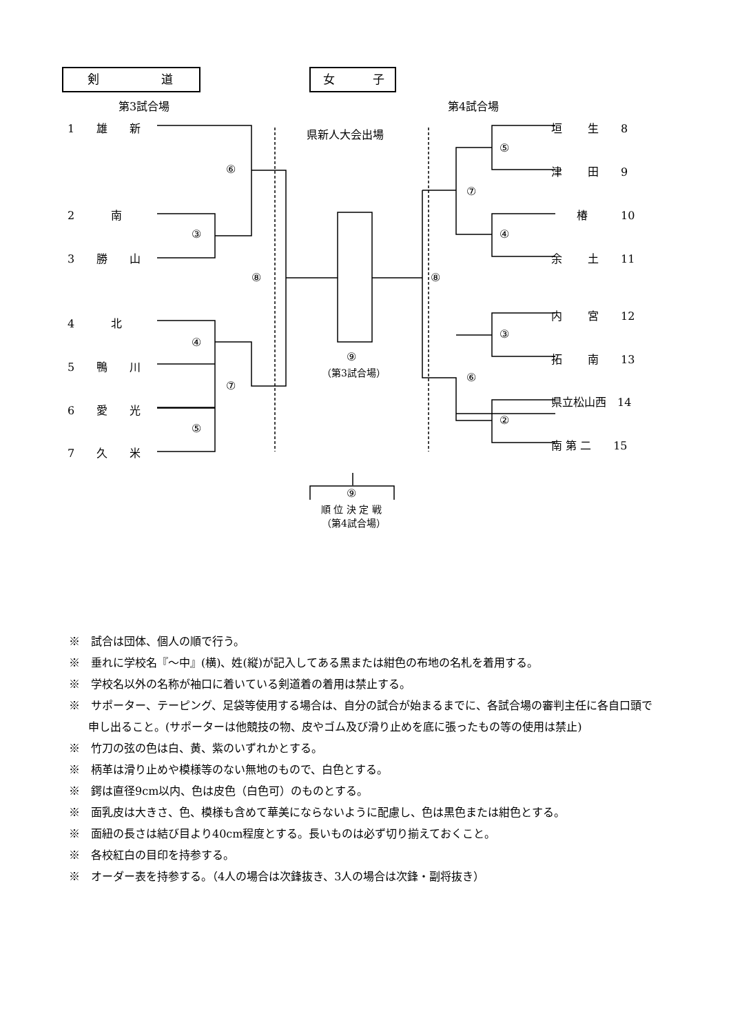剣 道 女 子
第3試合場 第4試合場
県新人大会出場
1　　雄　　新
2　　　 南
3　　勝　　山
4　　　 北
5　　鴨　　川
6　　愛　　光
7　　久　　米
⑥
③
⑧
④
⑦
⑤
⑨
（第3試合場）
⑧
⑤
⑦
④
③
⑥
②
垣　　 生　　8
津　　 田　　9
　　 椿　　　10
余　　 土　　11
内　　 宮　　12
拓　　 南　　13
県立松山西　14
南 第 二　　15
⑨
順 位 決 定 戦
（第4試合場）
※　試合は団体、個人の順で行う。
※　垂れに学校名『～中』(横)、姓(縦)が記入してある黒または紺色の布地の名札を着用する。
※　学校名以外の名称が袖口に着いている剣道着の着用は禁止する。
※　サポーター、テーピング、足袋等使用する場合は、自分の試合が始まるまでに、各試合場の審判主任に各自口頭で申し出ること。(サポーターは他競技の物、皮やゴム及び滑り止めを底に張ったもの等の使用は禁止)
※　竹刀の弦の色は白、黄、紫のいずれかとする。
※　柄革は滑り止めや模様等のない無地のもので、白色とする。
※　鍔は直径9cm以内、色は皮色（白色可）のものとする。
※　面乳皮は大きさ、色、模様も含めて華美にならないように配慮し、色は黒色または紺色とする。
※　面紐の長さは結び目より40cm程度とする。長いものは必ず切り揃えておくこと。
※　各校紅白の目印を持参する。
※　オーダー表を持参する。（4人の場合は次鋒抜き、3人の場合は次鋒・副将抜き）